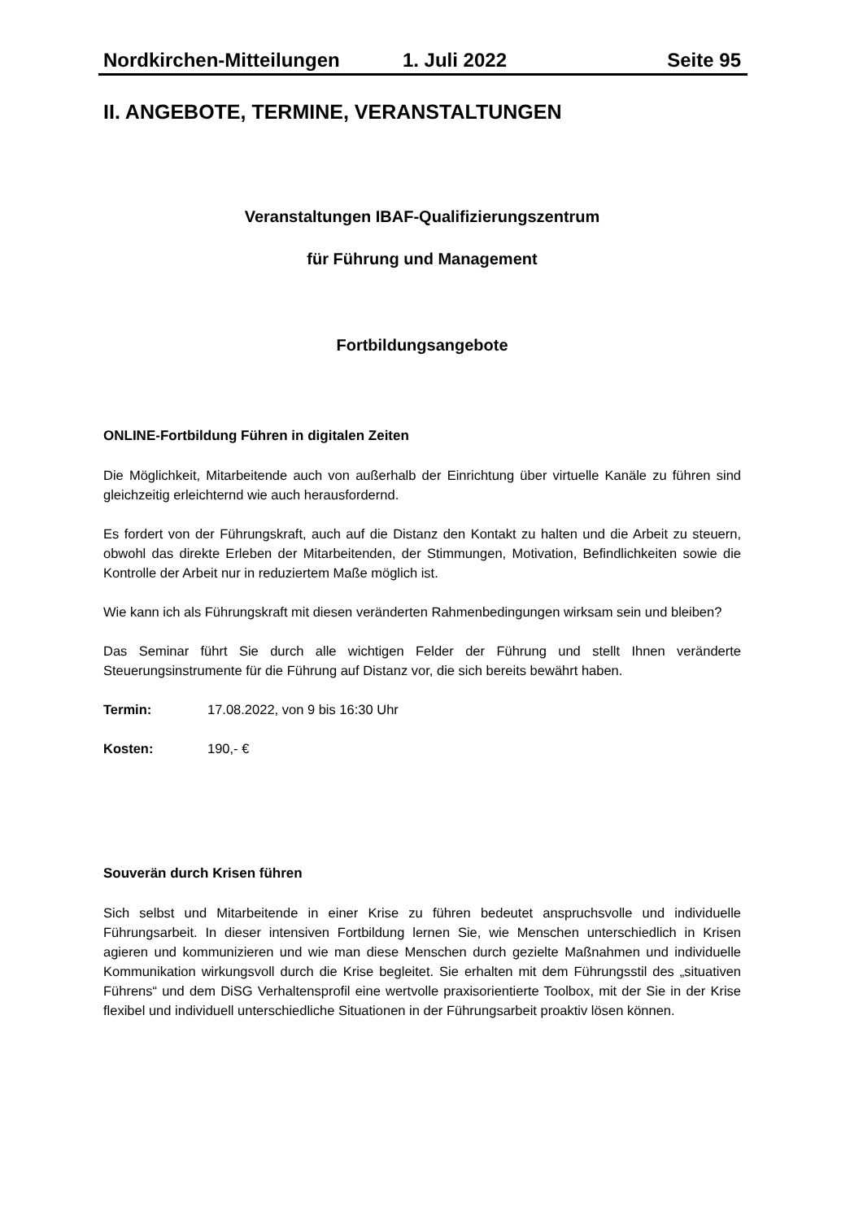Nordkirchen-Mitteilungen 1. Juli 2022 Seite 95
II. ANGEBOTE, TERMINE, VERANSTALTUNGEN
Veranstaltungen IBAF-Qualifizierungszentrum
für Führung und Management
Fortbildungsangebote
ONLINE-Fortbildung Führen in digitalen Zeiten
Die Möglichkeit, Mitarbeitende auch von außerhalb der Einrichtung über virtuelle Kanäle zu führen sind gleichzeitig erleichternd wie auch herausfordernd.
Es fordert von der Führungskraft, auch auf die Distanz den Kontakt zu halten und die Arbeit zu steuern, obwohl das direkte Erleben der Mitarbeitenden, der Stimmungen, Motivation, Befindlichkeiten sowie die Kontrolle der Arbeit nur in reduziertem Maße möglich ist.
Wie kann ich als Führungskraft mit diesen veränderten Rahmenbedingungen wirksam sein und bleiben?
Das Seminar führt Sie durch alle wichtigen Felder der Führung und stellt Ihnen veränderte Steuerungsinstrumente für die Führung auf Distanz vor, die sich bereits bewährt haben.
Termin: 17.08.2022, von 9 bis 16:30 Uhr
Kosten: 190,- €
Souverän durch Krisen führen
Sich selbst und Mitarbeitende in einer Krise zu führen bedeutet anspruchsvolle und individuelle Führungsarbeit. In dieser intensiven Fortbildung lernen Sie, wie Menschen unterschiedlich in Krisen agieren und kommunizieren und wie man diese Menschen durch gezielte Maßnahmen und individuelle Kommunikation wirkungsvoll durch die Krise begleitet. Sie erhalten mit dem Führungsstil des „situativen Führens“ und dem DiSG Verhaltensprofil eine wertvolle praxisorientierte Toolbox, mit der Sie in der Krise flexibel und individuell unterschiedliche Situationen in der Führungsarbeit proaktiv lösen können.